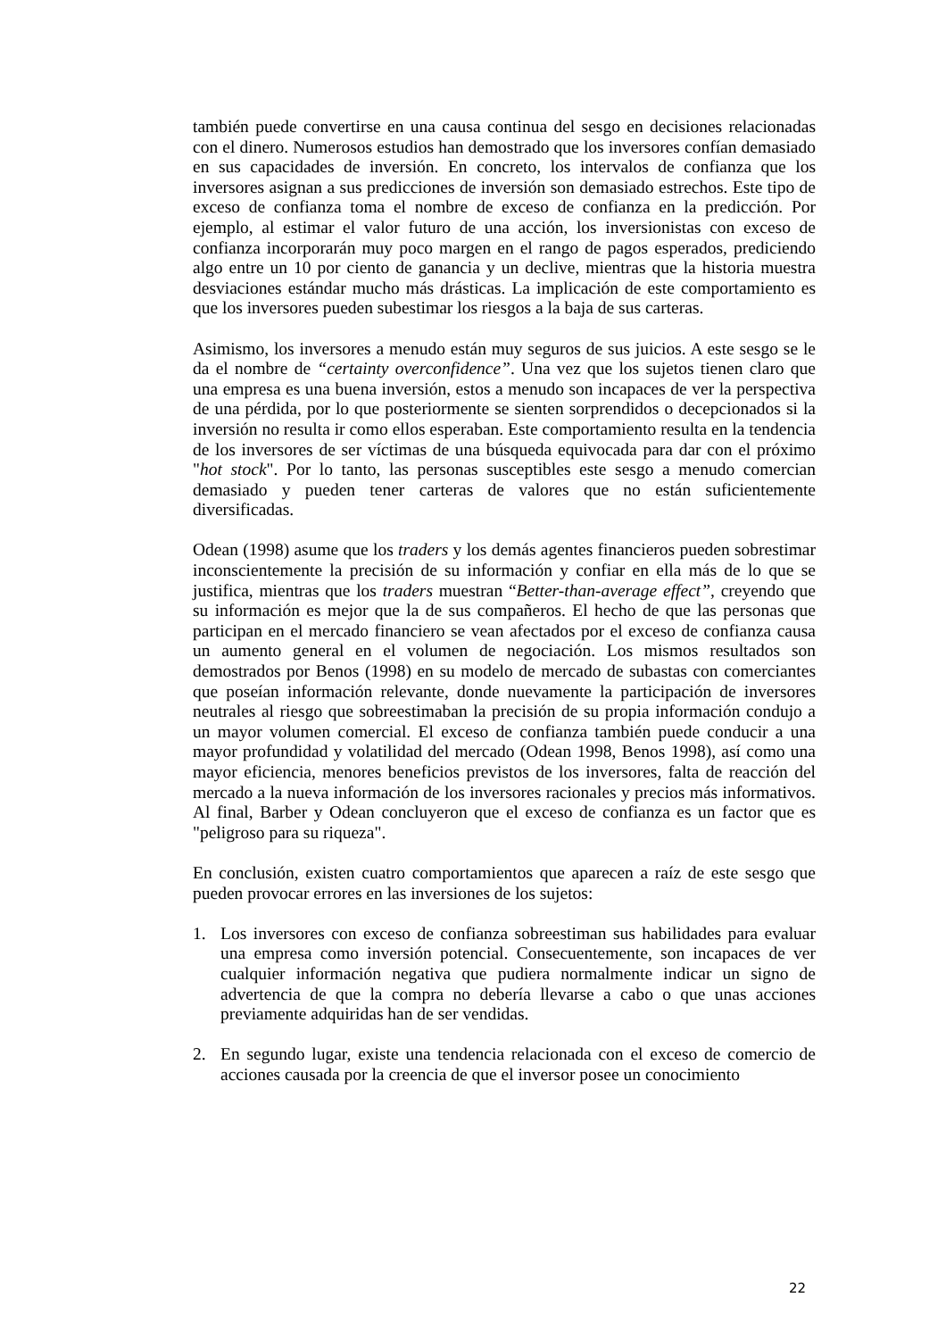también puede convertirse en una causa continua del sesgo en decisiones relacionadas con el dinero. Numerosos estudios han demostrado que los inversores confían demasiado en sus capacidades de inversión. En concreto, los intervalos de confianza que los inversores asignan a sus predicciones de inversión son demasiado estrechos. Este tipo de exceso de confianza toma el nombre de exceso de confianza en la predicción. Por ejemplo, al estimar el valor futuro de una acción, los inversionistas con exceso de confianza incorporarán muy poco margen en el rango de pagos esperados, prediciendo algo entre un 10 por ciento de ganancia y un declive, mientras que la historia muestra desviaciones estándar mucho más drásticas. La implicación de este comportamiento es que los inversores pueden subestimar los riesgos a la baja de sus carteras.
Asimismo, los inversores a menudo están muy seguros de sus juicios. A este sesgo se le da el nombre de “certainty overconfidence”. Una vez que los sujetos tienen claro que una empresa es una buena inversión, estos a menudo son incapaces de ver la perspectiva de una pérdida, por lo que posteriormente se sienten sorprendidos o decepcionados si la inversión no resulta ir como ellos esperaban. Este comportamiento resulta en la tendencia de los inversores de ser víctimas de una búsqueda equivocada para dar con el próximo "hot stock". Por lo tanto, las personas susceptibles este sesgo a menudo comercian demasiado y pueden tener carteras de valores que no están suficientemente diversificadas.
Odean (1998) asume que los traders y los demás agentes financieros pueden sobrestimar inconscientemente la precisión de su información y confiar en ella más de lo que se justifica, mientras que los traders muestran “Better-than-average effect”, creyendo que su información es mejor que la de sus compañeros. El hecho de que las personas que participan en el mercado financiero se vean afectados por el exceso de confianza causa un aumento general en el volumen de negociación. Los mismos resultados son demostrados por Benos (1998) en su modelo de mercado de subastas con comerciantes que poseían información relevante, donde nuevamente la participación de inversores neutrales al riesgo que sobreestimaban la precisión de su propia información condujo a un mayor volumen comercial. El exceso de confianza también puede conducir a una mayor profundidad y volatilidad del mercado (Odean 1998, Benos 1998), así como una mayor eficiencia, menores beneficios previstos de los inversores, falta de reacción del mercado a la nueva información de los inversores racionales y precios más informativos. Al final, Barber y Odean concluyeron que el exceso de confianza es un factor que es "peligroso para su riqueza".
En conclusión, existen cuatro comportamientos que aparecen a raíz de este sesgo que pueden provocar errores en las inversiones de los sujetos:
1. Los inversores con exceso de confianza sobreestiman sus habilidades para evaluar una empresa como inversión potencial. Consecuentemente, son incapaces de ver cualquier información negativa que pudiera normalmente indicar un signo de advertencia de que la compra no debería llevarse a cabo o que unas acciones previamente adquiridas han de ser vendidas.
2. En segundo lugar, existe una tendencia relacionada con el exceso de comercio de acciones causada por la creencia de que el inversor posee un conocimiento
22